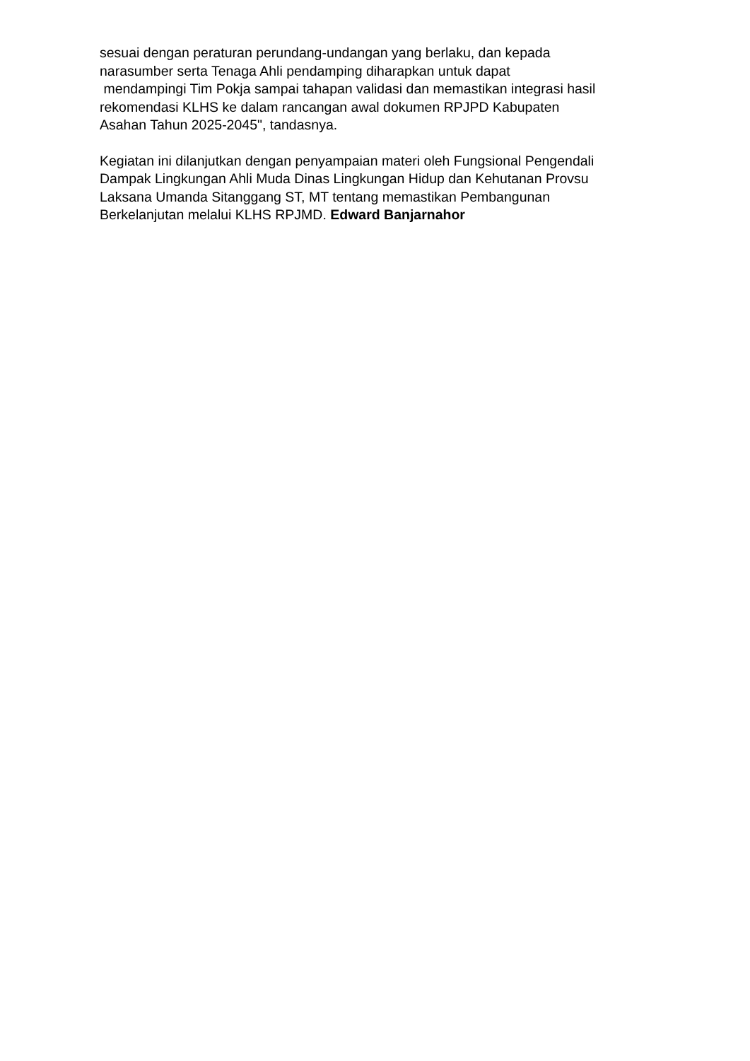sesuai dengan peraturan perundang-undangan yang berlaku, dan kepada
narasumber serta Tenaga Ahli pendamping diharapkan untuk dapat
mendampingi Tim Pokja sampai tahapan validasi dan memastikan integrasi hasil
rekomendasi KLHS ke dalam rancangan awal dokumen RPJPD Kabupaten
Asahan Tahun 2025-2045", tandasnya.
Kegiatan ini dilanjutkan dengan penyampaian materi oleh Fungsional Pengendali
Dampak Lingkungan Ahli Muda Dinas Lingkungan Hidup dan Kehutanan Provsu
Laksana Umanda Sitanggang ST, MT tentang memastikan Pembangunan
Berkelanjutan melalui KLHS RPJMD. Edward Banjarnahor